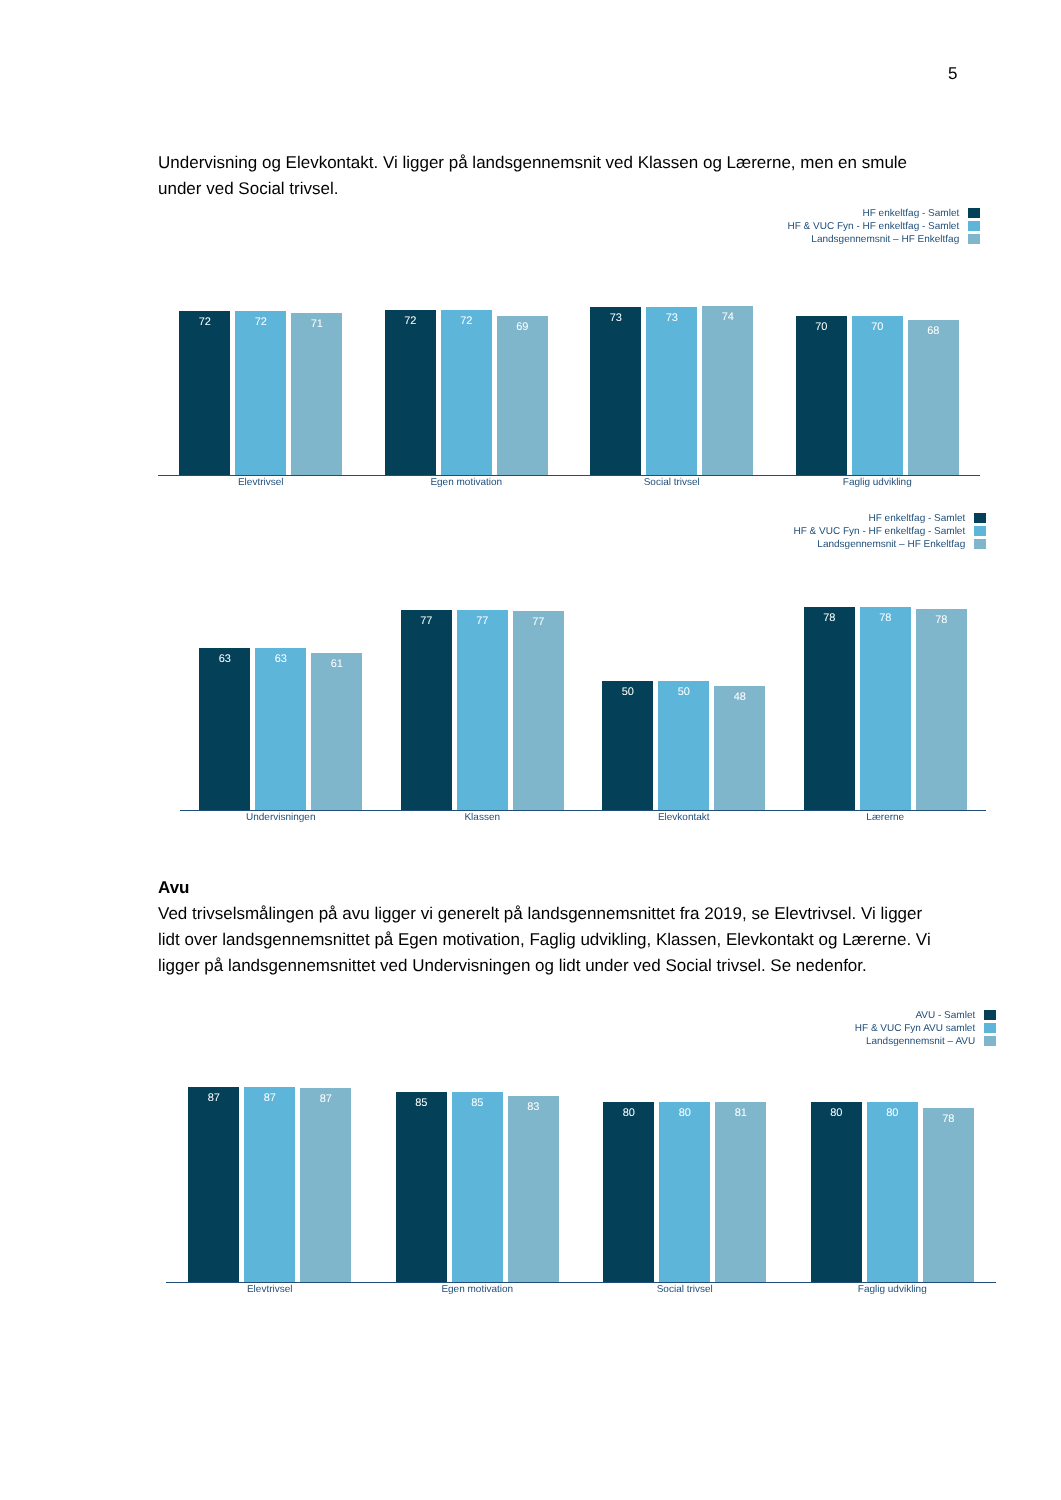5
Undervisning og Elevkontakt. Vi ligger på landsgennemsnit ved Klassen og Lærerne, men en smule under ved Social trivsel.
HF enkeltfag - Samlet
HF & VUC Fyn - HF enkeltfag - Samlet
Landsgennemsnit – HF Enkeltfag
72
72
71
72
72
69
73
73
74
70
70
68
Elevtrivsel Egen motivation Social trivsel Faglig udvikling
HF enkeltfag - Samlet
HF & VUC Fyn - HF enkeltfag - Samlet
Landsgennemsnit – HF Enkeltfag
63
63
61
77
77
77
50
50
48
78
78
78
Undervisningen Klassen Elevkontakt Lærerne
Avu
Ved trivselsmålingen på avu ligger vi generelt på landsgennemsnittet fra 2019, se Elevtrivsel. Vi ligger lidt over landsgennemsnittet på Egen motivation, Faglig udvikling, Klassen, Elevkontakt og Lærerne. Vi ligger på landsgennemsnittet ved Undervisningen og lidt under ved Social trivsel. Se nedenfor.
AVU - Samlet
HF & VUC Fyn AVU samlet
Landsgennemsnit – AVU
87
87
87
85
85
83
80
80
81
80
80
78
Elevtrivsel Egen motivation Social trivsel Faglig udvikling